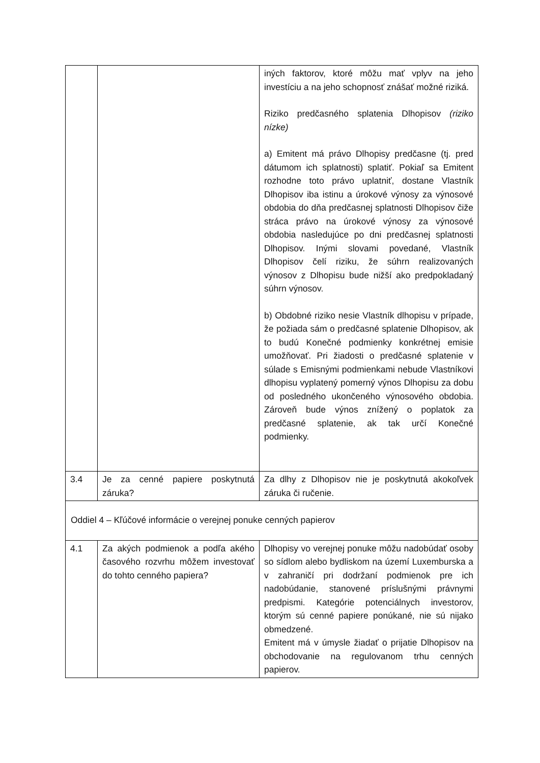| | | iných faktorov, ktoré môžu mať vplyv na jeho investíciu a na jeho schopnosť znášať možné riziká. Riziko predčasného splatenia Dlhopisov (riziko nízke) a) Emitent má právo Dlhopisy predčasne (tj. pred dátumom ich splatnosti) splatiť. Pokiaľ sa Emitent rozhodne toto právo uplatniť, dostane Vlastník Dlhopisov iba istinu a úrokové výnosy za výnosové obdobia do dňa predčasnej splatnosti Dlhopisov čiže stráca právo na úrokové výnosy za výnosové obdobia nasledujúce po dni predčasnej splatnosti Dlhopisov. Inými slovami povedané, Vlastník Dlhopisov čelí riziku, že súhrn realizovaných výnosov z Dlhopisu bude nižší ako predpokladaný súhrn výnosov. b) Obdobné riziko nesie Vlastník dlhopisu v prípade, že požiada sám o predčasné splatenie Dlhopisov, ak to budú Konečné podmienky konkrétnej emisie umožňovať. Pri žiadosti o predčasné splatenie v súlade s Emisnými podmienkami nebude Vlastníkovi dlhopisu vyplatený pomerný výnos Dlhopisu za dobu od posledného ukončeného výnosového obdobia. Zároveň bude výnos znížený o poplatok za predčasné splatenie, ak tak určí Konečné podmienky. |
| 3.4 | Je za cenné papiere poskytnutá záruka? | Za dlhy z Dlhopisov nie je poskytnutá akokoľvek záruka či ručenie. |
Oddiel 4 – Kľúčové informácie o verejnej ponuke cenných papierov
| 4.1 | Za akých podmienok a podľa akého časového rozvrhu môžem investovať do tohto cenného papiera? | Dlhopisy vo verejnej ponuke môžu nadobúdať osoby so sídlom alebo bydliskom na území Luxemburska a v zahraničí pri dodržaní podmienok pre ich nadobúdanie, stanovené príslušnými právnymi predpismi. Kategórie potenciálnych investorov, ktorým sú cenné papiere ponúkané, nie sú nijako obmedzené. Emitent má v úmysle žiadať o prijatie Dlhopisov na obchodovanie na regulovanom trhu cenných papierov. |